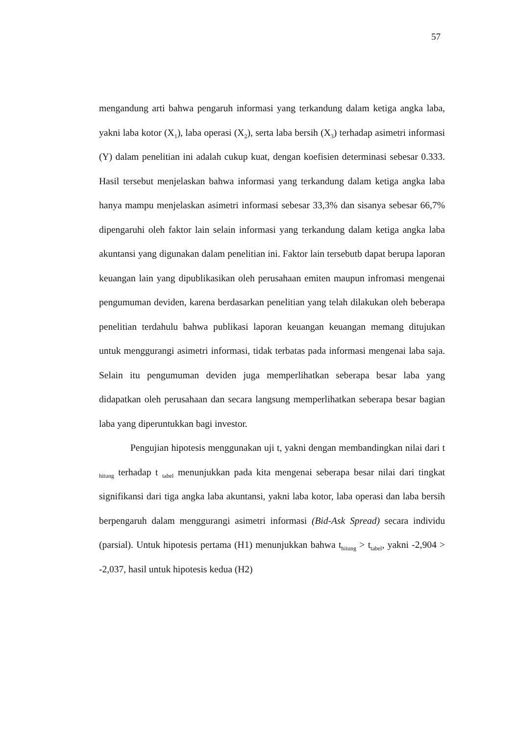57
mengandung arti bahwa pengaruh informasi yang terkandung dalam ketiga angka laba, yakni laba kotor (X<sub>1</sub>), laba operasi (X<sub>2</sub>), serta laba bersih (X<sub>3</sub>) terhadap asimetri informasi (Y) dalam penelitian ini adalah cukup kuat, dengan koefisien determinasi sebesar 0.333. Hasil tersebut menjelaskan bahwa informasi yang terkandung dalam ketiga angka laba hanya mampu menjelaskan asimetri informasi sebesar 33,3% dan sisanya sebesar 66,7% dipengaruhi oleh faktor lain selain informasi yang terkandung dalam ketiga angka laba akuntansi yang digunakan dalam penelitian ini. Faktor lain tersebutb dapat berupa laporan keuangan lain yang dipublikasikan oleh perusahaan emiten maupun infromasi mengenai pengumuman deviden, karena berdasarkan penelitian yang telah dilakukan oleh beberapa penelitian terdahulu bahwa publikasi laporan keuangan keuangan memang ditujukan untuk menggurangi asimetri informasi, tidak terbatas pada informasi mengenai laba saja. Selain itu pengumuman deviden juga memperlihatkan seberapa besar laba yang didapatkan oleh perusahaan dan secara langsung memperlihatkan seberapa besar bagian laba yang diperuntukkan bagi investor.
Pengujian hipotesis menggunakan uji t, yakni dengan membandingkan nilai dari t <sub>hitung</sub> terhadap t <sub>tabel</sub> menunjukkan pada kita mengenai seberapa besar nilai dari tingkat signifikansi dari tiga angka laba akuntansi, yakni laba kotor, laba operasi dan laba bersih berpengaruh dalam menggurangi asimetri informasi (Bid-Ask Spread) secara individu (parsial). Untuk hipotesis pertama (H1) menunjukkan bahwa t<sub>hitung</sub> > t<sub>tabel</sub>, yakni -2,904 > -2,037, hasil untuk hipotesis kedua (H2)